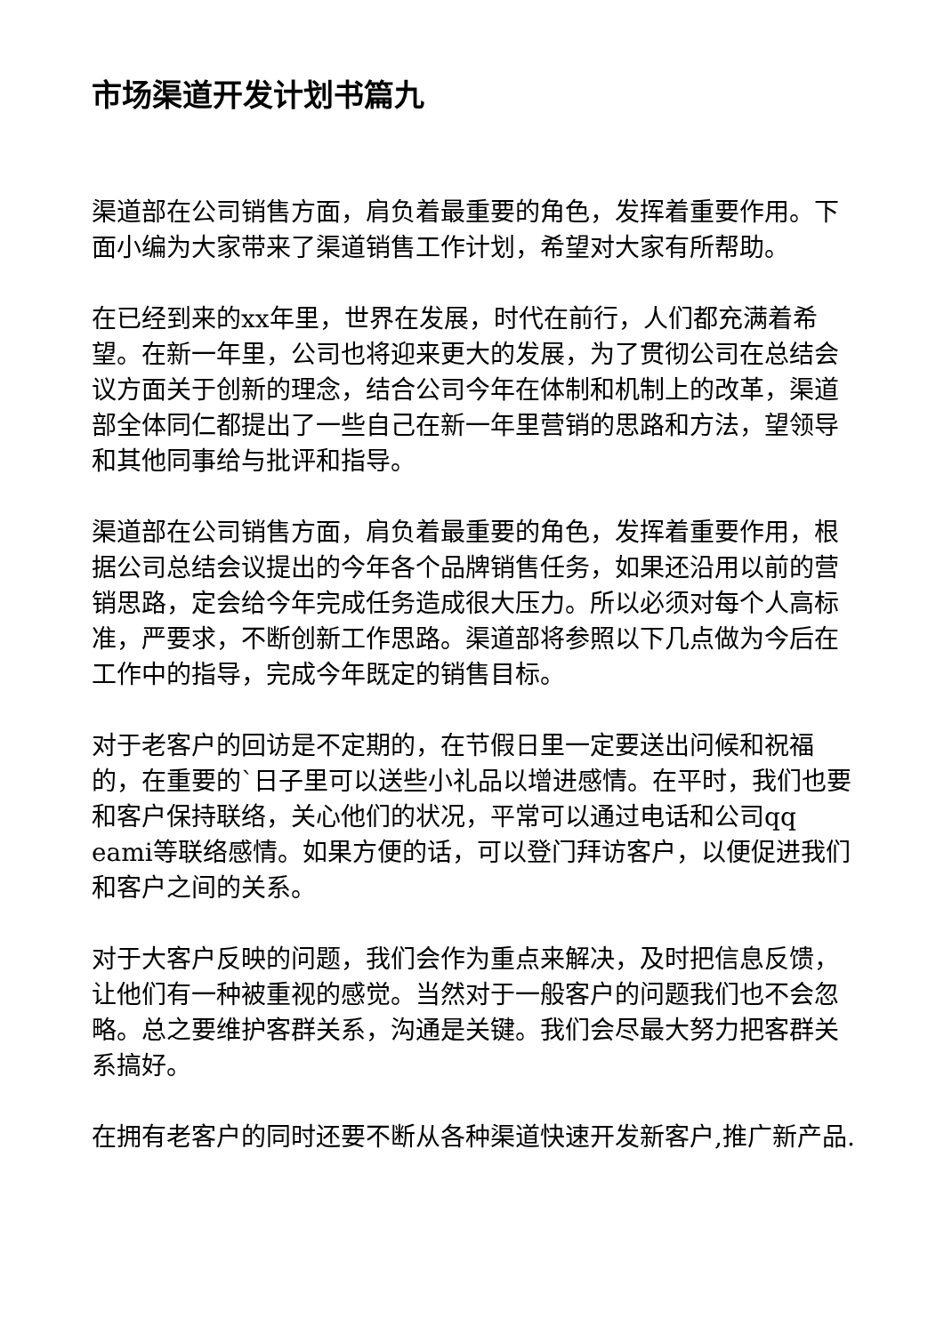市场渠道开发计划书篇九
渠道部在公司销售方面，肩负着最重要的角色，发挥着重要作用。下面小编为大家带来了渠道销售工作计划，希望对大家有所帮助。
在已经到来的xx年里，世界在发展，时代在前行，人们都充满着希望。在新一年里，公司也将迎来更大的发展，为了贯彻公司在总结会议方面关于创新的理念，结合公司今年在体制和机制上的改革，渠道部全体同仁都提出了一些自己在新一年里营销的思路和方法，望领导和其他同事给与批评和指导。
渠道部在公司销售方面，肩负着最重要的角色，发挥着重要作用，根据公司总结会议提出的今年各个品牌销售任务，如果还沿用以前的营销思路，定会给今年完成任务造成很大压力。所以必须对每个人高标准，严要求，不断创新工作思路。渠道部将参照以下几点做为今后在工作中的指导，完成今年既定的销售目标。
对于老客户的回访是不定期的，在节假日里一定要送出问候和祝福的，在重要的`日子里可以送些小礼品以增进感情。在平时，我们也要和客户保持联络，关心他们的状况，平常可以通过电话和公司qq eami等联络感情。如果方便的话，可以登门拜访客户，以便促进我们和客户之间的关系。
对于大客户反映的问题，我们会作为重点来解决，及时把信息反馈，让他们有一种被重视的感觉。当然对于一般客户的问题我们也不会忽略。总之要维护客群关系，沟通是关键。我们会尽最大努力把客群关系搞好。
在拥有老客户的同时还要不断从各种渠道快速开发新客户,推广新产品.